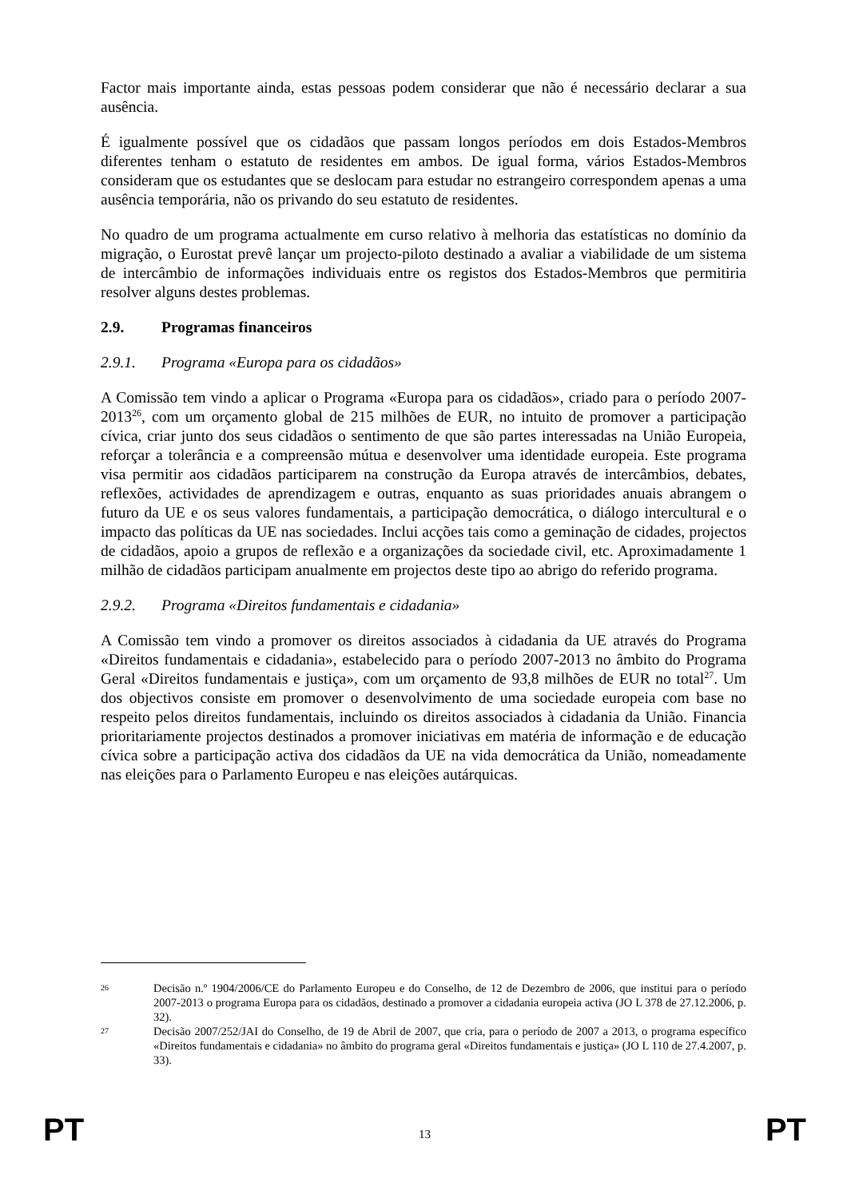Factor mais importante ainda, estas pessoas podem considerar que não é necessário declarar a sua ausência.
É igualmente possível que os cidadãos que passam longos períodos em dois Estados-Membros diferentes tenham o estatuto de residentes em ambos. De igual forma, vários Estados-Membros consideram que os estudantes que se deslocam para estudar no estrangeiro correspondem apenas a uma ausência temporária, não os privando do seu estatuto de residentes.
No quadro de um programa actualmente em curso relativo à melhoria das estatísticas no domínio da migração, o Eurostat prevê lançar um projecto-piloto destinado a avaliar a viabilidade de um sistema de intercâmbio de informações individuais entre os registos dos Estados-Membros que permitiria resolver alguns destes problemas.
2.9. Programas financeiros
2.9.1. Programa «Europa para os cidadãos»
A Comissão tem vindo a aplicar o Programa «Europa para os cidadãos», criado para o período 2007-2013<sup>26</sup>, com um orçamento global de 215 milhões de EUR, no intuito de promover a participação cívica, criar junto dos seus cidadãos o sentimento de que são partes interessadas na União Europeia, reforçar a tolerância e a compreensão mútua e desenvolver uma identidade europeia. Este programa visa permitir aos cidadãos participarem na construção da Europa através de intercâmbios, debates, reflexões, actividades de aprendizagem e outras, enquanto as suas prioridades anuais abrangem o futuro da UE e os seus valores fundamentais, a participação democrática, o diálogo intercultural e o impacto das políticas da UE nas sociedades. Inclui acções tais como a geminação de cidades, projectos de cidadãos, apoio a grupos de reflexão e a organizações da sociedade civil, etc. Aproximadamente 1 milhão de cidadãos participam anualmente em projectos deste tipo ao abrigo do referido programa.
2.9.2. Programa «Direitos fundamentais e cidadania»
A Comissão tem vindo a promover os direitos associados à cidadania da UE através do Programa «Direitos fundamentais e cidadania», estabelecido para o período 2007-2013 no âmbito do Programa Geral «Direitos fundamentais e justiça», com um orçamento de 93,8 milhões de EUR no total<sup>27</sup>. Um dos objectivos consiste em promover o desenvolvimento de uma sociedade europeia com base no respeito pelos direitos fundamentais, incluindo os direitos associados à cidadania da União. Financia prioritariamente projectos destinados a promover iniciativas em matéria de informação e de educação cívica sobre a participação activa dos cidadãos da UE na vida democrática da União, nomeadamente nas eleições para o Parlamento Europeu e nas eleições autárquicas.
26 Decisão n.º 1904/2006/CE do Parlamento Europeu e do Conselho, de 12 de Dezembro de 2006, que institui para o período 2007-2013 o programa Europa para os cidadãos, destinado a promover a cidadania europeia activa (JO L 378 de 27.12.2006, p. 32).
27 Decisão 2007/252/JAI do Conselho, de 19 de Abril de 2007, que cria, para o período de 2007 a 2013, o programa específico «Direitos fundamentais e cidadania» no âmbito do programa geral «Direitos fundamentais e justiça» (JO L 110 de 27.4.2007, p. 33).
PT 13 PT